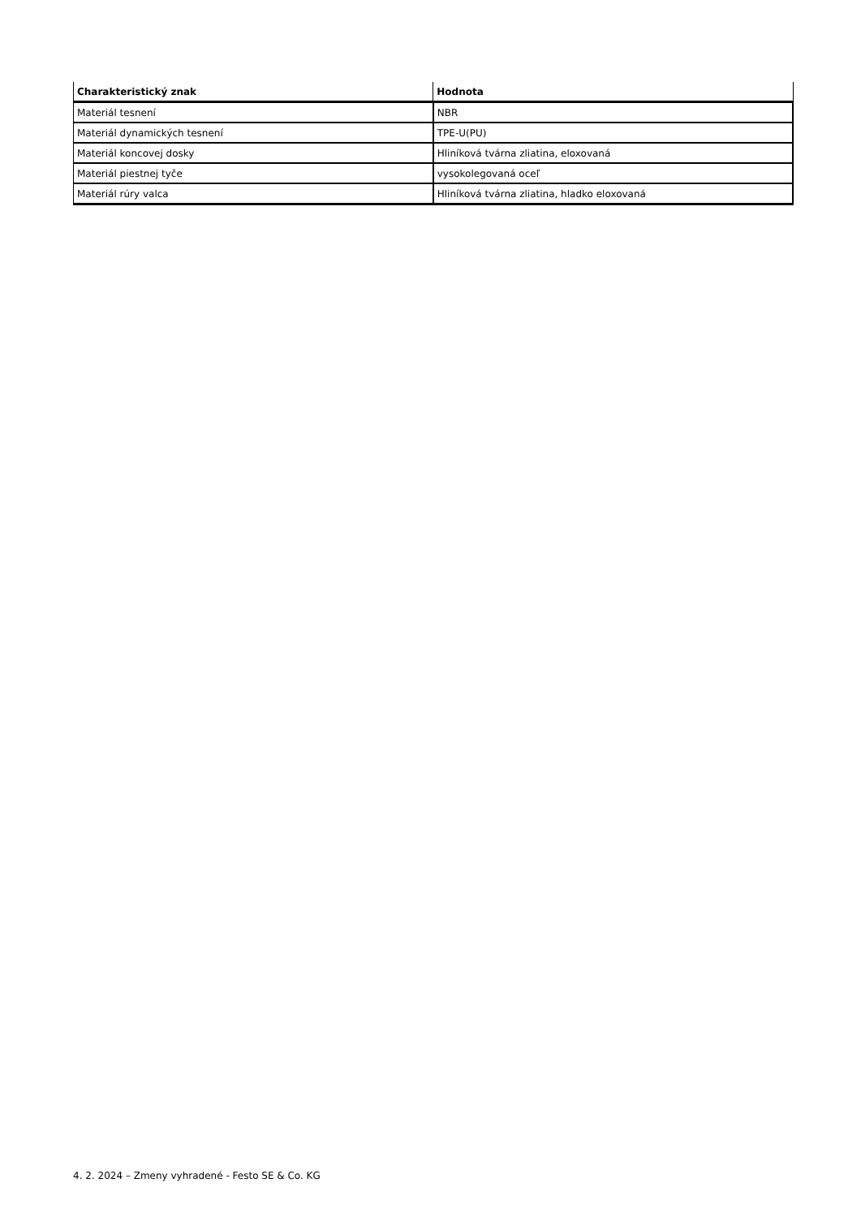| Charakteristický znak | Hodnota |
| --- | --- |
| Materiál tesnení | NBR |
| Materiál dynamických tesnení | TPE-U(PU) |
| Materiál koncovej dosky | Hliníková tvárna zliatina, eloxovaná |
| Materiál piestnej tyče | vysokolegovaná oceľ |
| Materiál rúry valca | Hliníková tvárna zliatina, hladko eloxovaná |
4. 2. 2024 – Zmeny vyhradené - Festo SE & Co. KG